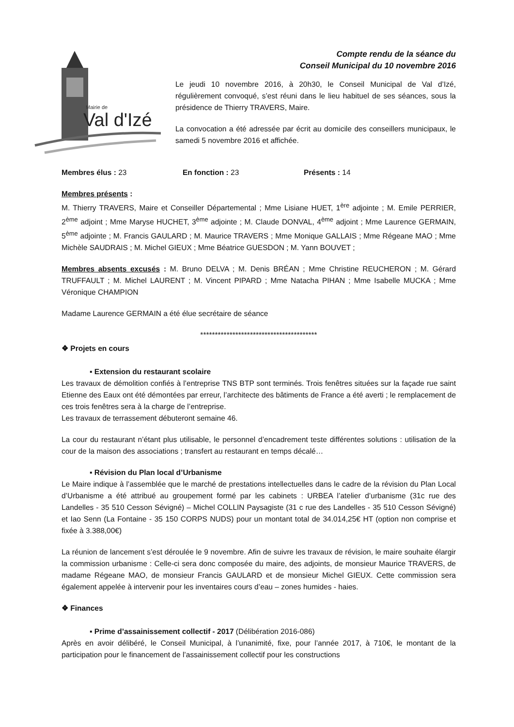Mairie de
Val d'Izé
Compte rendu de la séance du
Conseil Municipal du 10 novembre 2016
Le jeudi 10 novembre 2016, à 20h30, le Conseil Municipal de Val d’Izé, régulièrement convoqué, s’est réuni dans le lieu habituel de ses séances, sous la présidence de Thierry TRAVERS, Maire.
La convocation a été adressée par écrit au domicile des conseillers municipaux, le samedi 5 novembre 2016 et affichée.
Membres élus : 23 En fonction : 23 Présents : 14
Membres présents :
M. Thierry TRAVERS, Maire et Conseiller Départemental ; Mme Lisiane HUET, 1<sup>ère</sup> adjointe ; M. Emile PERRIER, 2<sup>ème</sup> adjoint ; Mme Maryse HUCHET, 3<sup>ème</sup> adjointe ; M. Claude DONVAL, 4<sup>ème</sup> adjoint ; Mme Laurence GERMAIN, 5<sup>ème</sup> adjointe ; M. Francis GAULARD ; M. Maurice TRAVERS ; Mme Monique GALLAIS ; Mme Régeane MAO ; Mme Michèle SAUDRAIS ; M. Michel GIEUX ; Mme Béatrice GUESDON ; M. Yann BOUVET ;
Membres absents excusés : M. Bruno DELVA ; M. Denis BRÉAN ; Mme Christine REUCHERON ; M. Gérard TRUFFAULT ; M. Michel LAURENT ; M. Vincent PIPARD ; Mme Natacha PIHAN ; Mme Isabelle MUCKA ; Mme Véronique CHAMPION
Madame Laurence GERMAIN a été élue secrétaire de séance
****************************************
❖ Projets en cours
▪ Extension du restaurant scolaire
Les travaux de démolition confiés à l’entreprise TNS BTP sont terminés. Trois fenêtres situées sur la façade rue saint Etienne des Eaux ont été démontées par erreur, l’architecte des bâtiments de France a été averti ; le remplacement de ces trois fenêtres sera à la charge de l’entreprise.
Les travaux de terrassement débuteront semaine 46.
La cour du restaurant n’étant plus utilisable, le personnel d’encadrement teste différentes solutions : utilisation de la cour de la maison des associations ; transfert au restaurant en temps décalé…
▪ Révision du Plan local d’Urbanisme
Le Maire indique à l’assemblée que le marché de prestations intellectuelles dans le cadre de la révision du Plan Local d’Urbanisme a été attribué au groupement formé par les cabinets : URBEA l’atelier d’urbanisme (31c rue des Landelles - 35 510 Cesson Sévigné) – Michel COLLIN Paysagiste (31 c rue des Landelles - 35 510 Cesson Sévigné) et Iao Senn (La Fontaine - 35 150 CORPS NUDS) pour un montant total de 34.014,25€ HT (option non comprise et fixée à 3.388,00€)
La réunion de lancement s’est déroulée le 9 novembre. Afin de suivre les travaux de révision, le maire souhaite élargir la commission urbanisme : Celle-ci sera donc composée du maire, des adjoints, de monsieur Maurice TRAVERS, de madame Régeane MAO, de monsieur Francis GAULARD et de monsieur Michel GIEUX. Cette commission sera également appelée à intervenir pour les inventaires cours d’eau – zones humides - haies.
❖ Finances
▪ Prime d’assainissement collectif - 2017 (Délibération 2016-086)
Après en avoir délibéré, le Conseil Municipal, à l’unanimité, fixe, pour l’année 2017, à 710€, le montant de la participation pour le financement de l’assainissement collectif pour les constructions